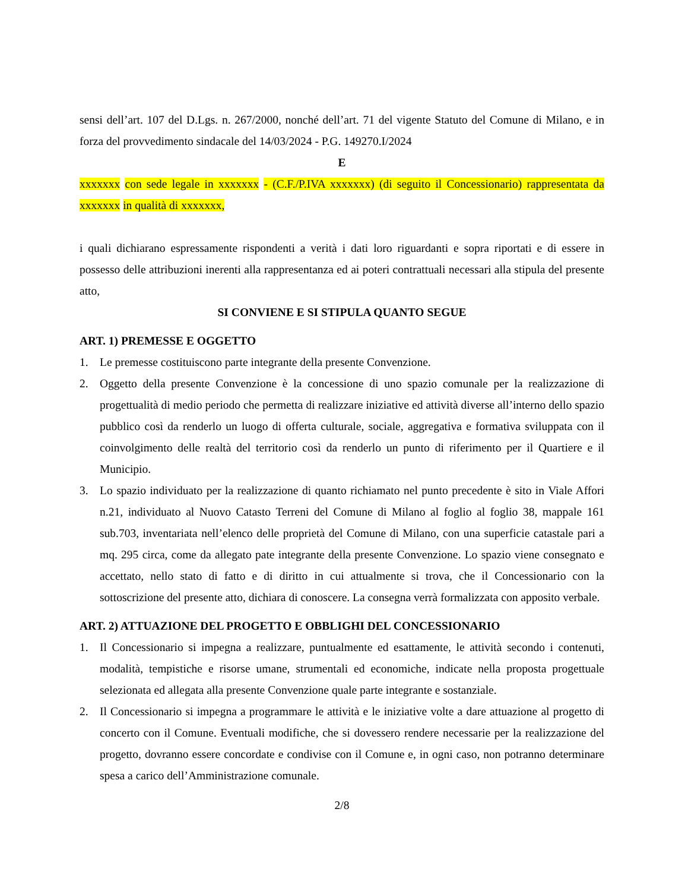sensi dell’art. 107 del D.Lgs. n. 267/2000, nonché dell’art. 71 del vigente Statuto del Comune di Milano, e in forza del provvedimento sindacale del 14/03/2024 - P.G. 149270.I/2024
E
xxxxxxx con sede legale in xxxxxxx - (C.F./P.IVA xxxxxxx) (di seguito il Concessionario) rappresentata da xxxxxxx in qualità di xxxxxxx,
i quali dichiarano espressamente rispondenti a verità i dati loro riguardanti e sopra riportati e di essere in possesso delle attribuzioni inerenti alla rappresentanza ed ai poteri contrattuali necessari alla stipula del presente atto,
SI CONVIENE E SI STIPULA QUANTO SEGUE
ART. 1) PREMESSE E OGGETTO
1. Le premesse costituiscono parte integrante della presente Convenzione.
2. Oggetto della presente Convenzione è la concessione di uno spazio comunale per la realizzazione di progettualità di medio periodo che permetta di realizzare iniziative ed attività diverse all’interno dello spazio pubblico così da renderlo un luogo di offerta culturale, sociale, aggregativa e formativa sviluppata con il coinvolgimento delle realtà del territorio così da renderlo un punto di riferimento per il Quartiere e il Municipio.
3. Lo spazio individuato per la realizzazione di quanto richiamato nel punto precedente è sito in Viale Affori n.21, individuato al Nuovo Catasto Terreni del Comune di Milano al foglio al foglio 38, mappale 161 sub.703, inventariata nell’elenco delle proprietà del Comune di Milano, con una superficie catastale pari a mq. 295 circa, come da allegato pate integrante della presente Convenzione. Lo spazio viene consegnato e accettato, nello stato di fatto e di diritto in cui attualmente si trova, che il Concessionario con la sottoscrizione del presente atto, dichiara di conoscere. La consegna verrà formalizzata con apposito verbale.
ART. 2) ATTUAZIONE DEL PROGETTO E OBBLIGHI DEL CONCESSIONARIO
1. Il Concessionario si impegna a realizzare, puntualmente ed esattamente, le attività secondo i contenuti, modalità, tempistiche e risorse umane, strumentali ed economiche, indicate nella proposta progettuale selezionata ed allegata alla presente Convenzione quale parte integrante e sostanziale.
2. Il Concessionario si impegna a programmare le attività e le iniziative volte a dare attuazione al progetto di concerto con il Comune. Eventuali modifiche, che si dovessero rendere necessarie per la realizzazione del progetto, dovranno essere concordate e condivise con il Comune e, in ogni caso, non potranno determinare spesa a carico dell’Amministrazione comunale.
2/8